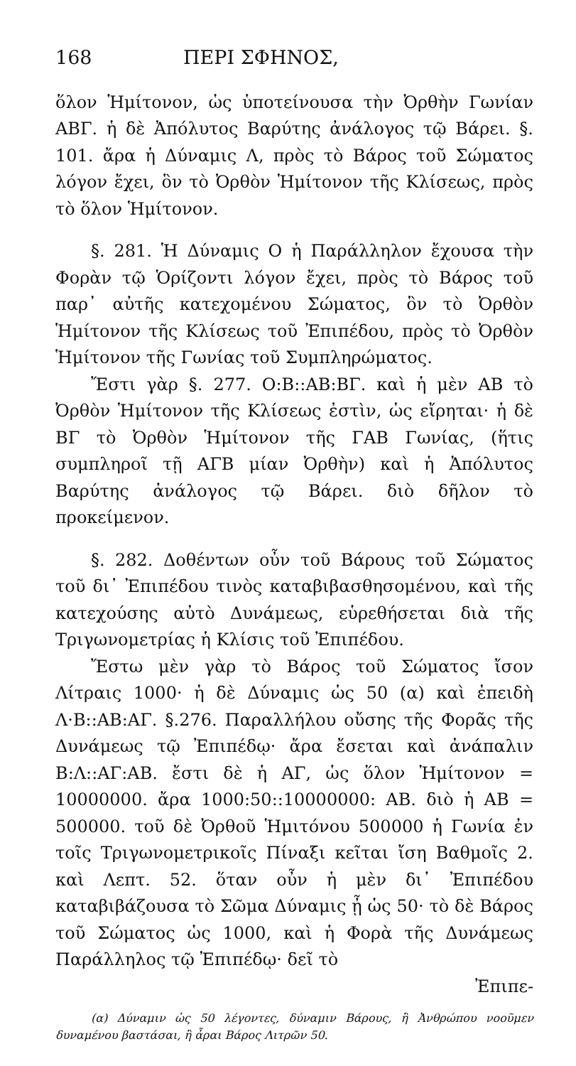168 ΠΕΡΙ ΣΦΗΝΟΣ,
ὅλον Ἡμίτονον, ὡς ὑποτείνουσα τὴν Ὀρθὴν Γωνίαν ΑΒΓ. ἡ δὲ Ἀπόλυτος Βαρύτης ἀνάλογος τῷ Βάρει. §. 101. ἄρα ἡ Δύναμις Λ, πρὸς τὸ Βάρος τοῦ Σώματος λόγον ἔχει, ὃν τὸ Ὀρθὸν Ἡμίτονον τῆς Κλίσεως, πρὸς τὸ ὅλον Ἡμίτονον.
§. 281. Ἡ Δύναμις Ο ἡ Παράλληλον ἔχουσα τὴν Φορὰν τῷ Ὁρίζοντι λόγον ἔχει, πρὸς τὸ Βάρος τοῦ παρ᾽ αὐτῆς κατεχομένου Σώματος, ὃν τὸ Ὀρθὸν Ἡμίτονον τῆς Κλίσεως τοῦ Ἐπιπέδου, πρὸς τὸ Ὀρθὸν Ἡμίτονον τῆς Γωνίας τοῦ Συμπληρώματος.
Ἔστι γὰρ §. 277. Ο:Β::ΑΒ:ΒΓ. καὶ ἡ μὲν ΑΒ τὸ Ὀρθὸν Ἡμίτονον τῆς Κλίσεως ἐστὶν, ὡς εἴρηται· ἡ δὲ ΒΓ τὸ Ὀρθὸν Ἡμίτονον τῆς ΓΑΒ Γωνίας, (ἥτις συμπληροῖ τῇ ΑΓΒ μίαν Ὀρθὴν) καὶ ἡ Ἀπόλυτος Βαρύτης ἀνάλογος τῷ Βάρει. διὸ δῆλον τὸ προκείμενον.
§. 282. Δοθέντων οὖν τοῦ Βάρους τοῦ Σώματος τοῦ δι᾽ Ἐπιπέδου τινὸς καταβιβασθησομένου, καὶ τῆς κατεχούσης αὐτὸ Δυνάμεως, εὑρεθήσεται διὰ τῆς Τριγωνομετρίας ἡ Κλίσις τοῦ Ἐπιπέδου.
Ἔστω μὲν γὰρ τὸ Βάρος τοῦ Σώματος ἴσον Λίτραις 1000· ἡ δὲ Δύναμις ὡς 50 (α) καὶ ἐπειδὴ Λ·Β::ΑΒ:ΑΓ. §.276. Παραλλήλου οὔσης τῆς Φορᾶς τῆς Δυνάμεως τῷ Ἐπιπέδῳ· ἄρα ἔσεται καὶ ἀνάπαλιν Β:Λ::ΑΓ:ΑΒ. ἔστι δὲ ἡ ΑΓ, ὡς ὅλον Ἡμίτονον = 10000000. ἄρα 1000:50::10000000: ΑΒ. διὸ ἡ ΑΒ = 500000. τοῦ δὲ Ὀρθοῦ Ἡμιτόνου 500000 ἡ Γωνία ἐν τοῖς Τριγωνομετρικοῖς Πίναξι κεῖται ἴση Βαθμοῖς 2. καὶ Λεπτ. 52. ὅταν οὖν ἡ μὲν δι᾽ Ἐπιπέδου καταβιβάζουσα τὸ Σῶμα Δύναμις ᾖ ὡς 50· τὸ δὲ Βάρος τοῦ Σώματος ὡς 1000, καὶ ἡ Φορὰ τῆς Δυνάμεως Παράλληλος τῷ Ἐπιπέδῳ· δεῖ τὸ
Ἐπιπε-
(α) Δύναμιν ὡς 50 λέγοντες, δύναμιν Βάρους, ἢ Ἀνθρώπου νοοῦμεν δυναμένου βαστάσαι, ἢ ἆραι Βάρος Λιτρῶν 50.